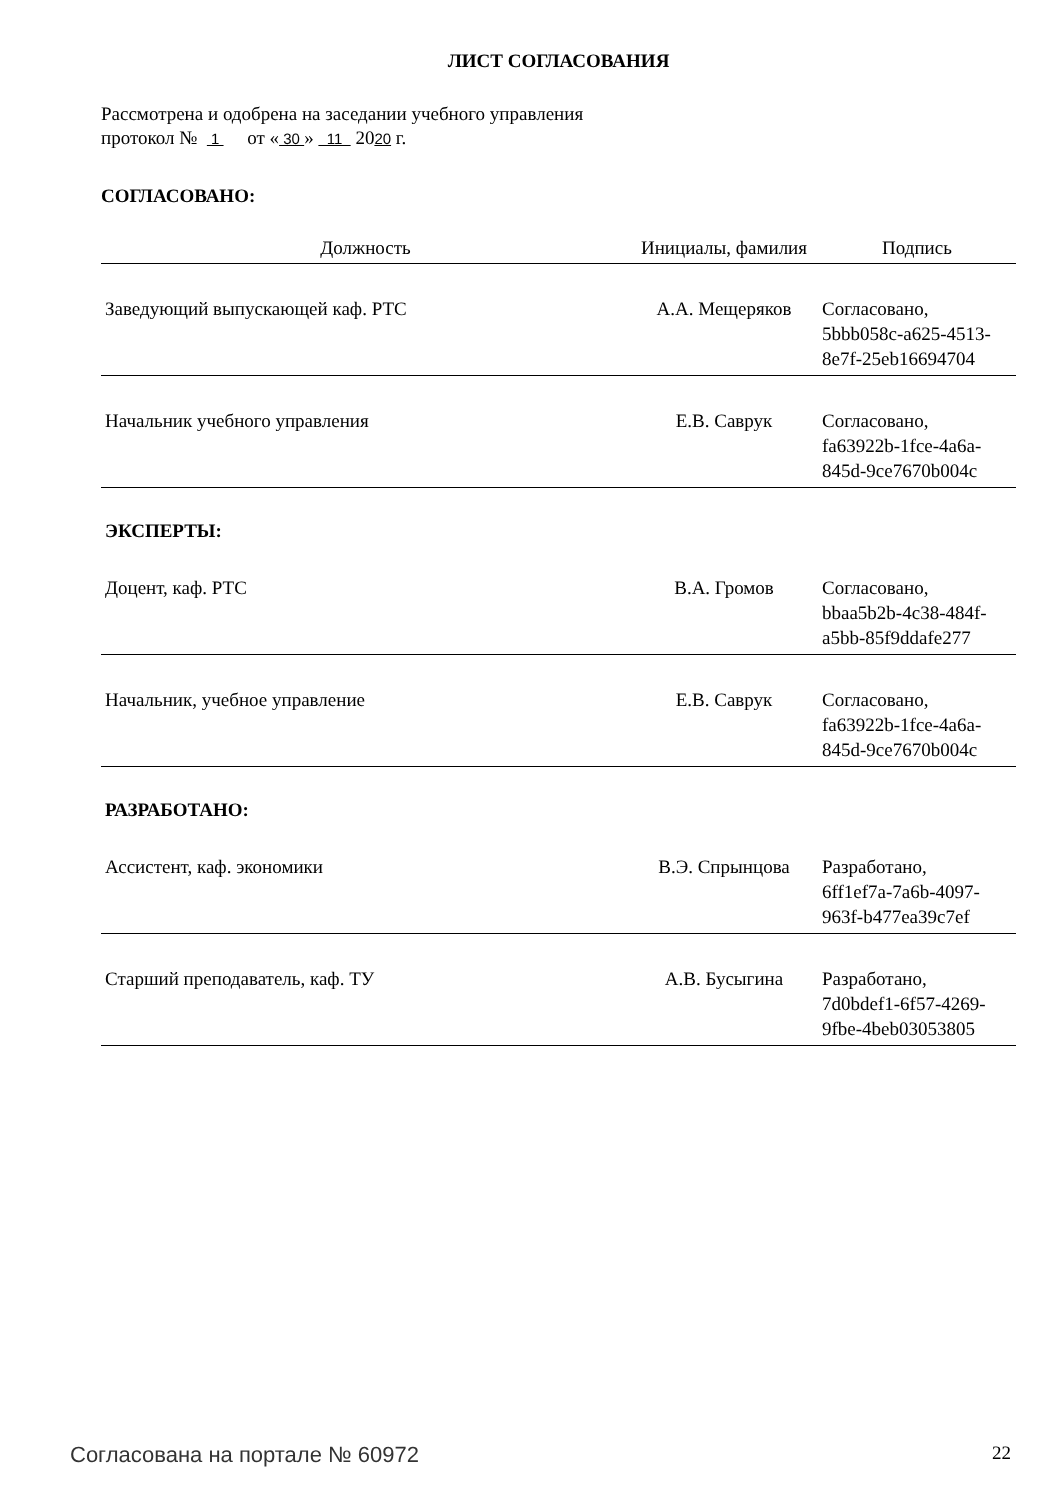ЛИСТ СОГЛАСОВАНИЯ
Рассмотрена и одобрена на заседании учебного управления
протокол № 1 от « 30 » 11 2020 г.
СОГЛАСОВАНО:
| Должность | Инициалы, фамилия | Подпись |
| --- | --- | --- |
| Заведующий выпускающей каф. РТС | А.А. Мещеряков | Согласовано, 5bbb058c-a625-4513- 8e7f-25eb16694704 |
| Начальник учебного управления | Е.В. Саврук | Согласовано, fa63922b-1fce-4a6a- 845d-9ce7670b004c |
| ЭКСПЕРТЫ: | | |
| Доцент, каф. РТС | В.А. Громов | Согласовано, bbaa5b2b-4c38-484f- a5bb-85f9ddafe277 |
| Начальник, учебное управление | Е.В. Саврук | Согласовано, fa63922b-1fce-4a6a- 845d-9ce7670b004c |
| РАЗРАБОТАНО: | | |
| Ассистент, каф. экономики | В.Э. Спрынцова | Разработано, 6ff1ef7a-7a6b-4097- 963f-b477ea39c7ef |
| Старший преподаватель, каф. ТУ | А.В. Бусыгина | Разработано, 7d0bdef1-6f57-4269- 9fbe-4beb03053805 |
Согласована на портале № 60972 22